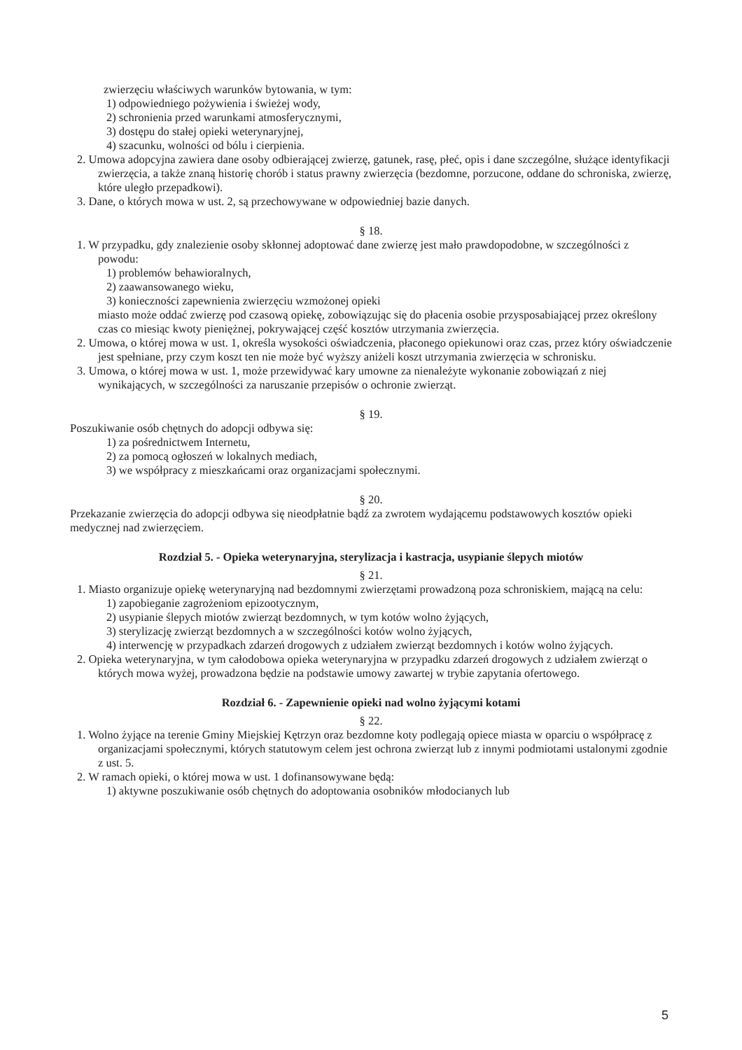zwierzęciu właściwych warunków bytowania, w tym:
1) odpowiedniego pożywienia i świeżej wody,
2) schronienia przed warunkami atmosferycznymi,
3) dostępu do stałej opieki weterynaryjnej,
4) szacunku, wolności od bólu i cierpienia.
2. Umowa adopcyjna zawiera dane osoby odbierającej zwierzę, gatunek, rasę, płeć, opis i dane szczególne, służące identyfikacji zwierzęcia, a także znaną historię chorób i status prawny zwierzęcia (bezdomne, porzucone, oddane do schroniska, zwierzę, które uległo przepadkowi).
3. Dane, o których mowa w ust. 2, są przechowywane w odpowiedniej bazie danych.
§ 18.
1. W przypadku, gdy znalezienie osoby skłonnej adoptować dane zwierzę jest mało prawdopodobne, w szczególności z powodu:
1) problemów behawioralnych,
2) zaawansowanego wieku,
3) konieczności zapewnienia zwierzęciu wzmożonej opieki
miasto może oddać zwierzę pod czasową opiekę, zobowiązując się do płacenia osobie przysposabiającej przez określony czas co miesiąc kwoty pieniężnej, pokrywającej część kosztów utrzymania zwierzęcia.
2. Umowa, o której mowa w ust. 1, określa wysokości oświadczenia, płaconego opiekunowi oraz czas, przez który oświadczenie jest spełniane, przy czym koszt ten nie może być wyższy aniżeli koszt utrzymania zwierzęcia w schronisku.
3. Umowa, o której mowa w ust. 1, może przewidywać kary umowne za nienależyte wykonanie zobowiązań z niej wynikających, w szczególności za naruszanie przepisów o ochronie zwierząt.
§ 19.
Poszukiwanie osób chętnych do adopcji odbywa się:
1) za pośrednictwem Internetu,
2) za pomocą ogłoszeń w lokalnych mediach,
3) we współpracy z mieszkańcami oraz organizacjami społecznymi.
§ 20.
Przekazanie zwierzęcia do adopcji odbywa się nieodpłatnie bądź za zwrotem wydającemu podstawowych kosztów opieki medycznej nad zwierzęciem.
Rozdział 5. - Opieka weterynaryjna, sterylizacja i kastracja, usypianie ślepych miotów
§ 21.
1. Miasto organizuje opiekę weterynaryjną nad bezdomnymi zwierzętami prowadzoną poza schroniskiem, mającą na celu:
1) zapobieganie zagrożeniom epizootycznym,
2) usypianie ślepych miotów zwierząt bezdomnych, w tym kotów wolno żyjących,
3) sterylizację zwierząt bezdomnych a w szczególności kotów wolno żyjących,
4) interwencję w przypadkach zdarzeń drogowych z udziałem zwierząt bezdomnych i kotów wolno żyjących.
2. Opieka weterynaryjna, w tym całodobowa opieka weterynaryjna w przypadku zdarzeń drogowych z udziałem zwierząt o których mowa wyżej, prowadzona będzie na podstawie umowy zawartej w trybie zapytania ofertowego.
Rozdział 6. - Zapewnienie opieki nad wolno żyjącymi kotami
§ 22.
1. Wolno żyjące na terenie Gminy Miejskiej Kętrzyn oraz bezdomne koty podlegają opiece miasta w oparciu o współpracę z organizacjami społecznymi, których statutowym celem jest ochrona zwierząt lub z innymi podmiotami ustalonymi zgodnie z ust. 5.
2. W ramach opieki, o której mowa w ust. 1 dofinansowywane będą:
1) aktywne poszukiwanie osób chętnych do adoptowania osobników młodocianych lub
5